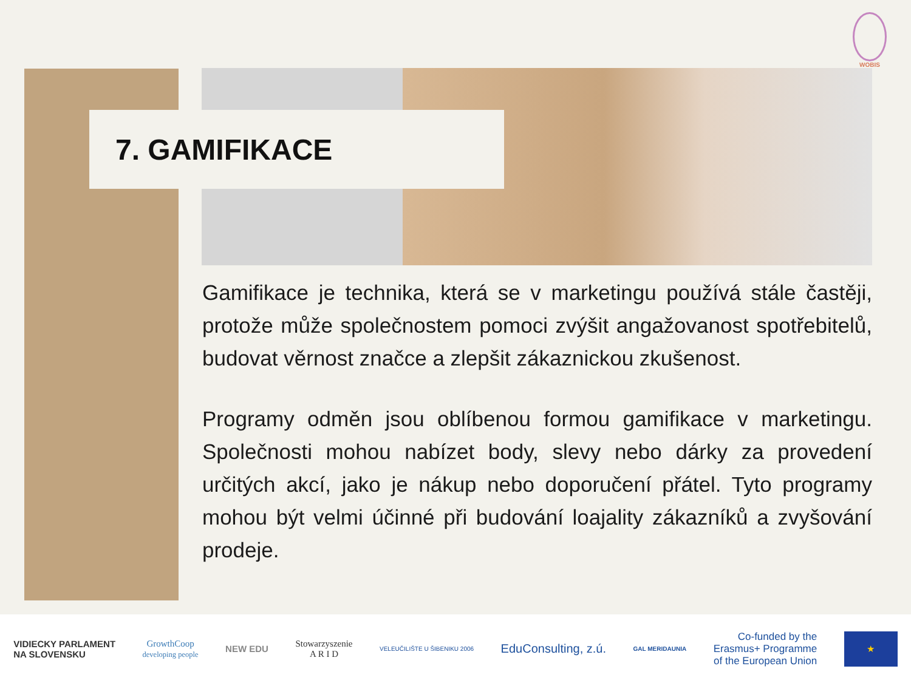WOBIS
7. GAMIFIKACE
Gamifikace je technika, která se v marketingu používá stále častěji, protože může společnostem pomoci zvýšit angažovanost spotřebitelů, budovat věrnost značce a zlepšit zákaznickou zkušenost.
Programy odměn jsou oblíbenou formou gamifikace v marketingu. Společnosti mohou nabízet body, slevy nebo dárky za provedení určitých akcí, jako je nákup nebo doporučení přátel. Tyto programy mohou být velmi účinné při budování loajality zákazníků a zvyšování prodeje.
VIDIECKY PARLAMENT
NA SLOVENSKU
GrowthCoop
developing people
NEW EDU
Stowarzyszenie
A R I D
VELEUČILIŠTE U ŠIBENIKU 2006
EduConsulting, z.ú.
GAL MERIDAUNIA
Co-funded by the
Erasmus+ Programme
of the European Union
★